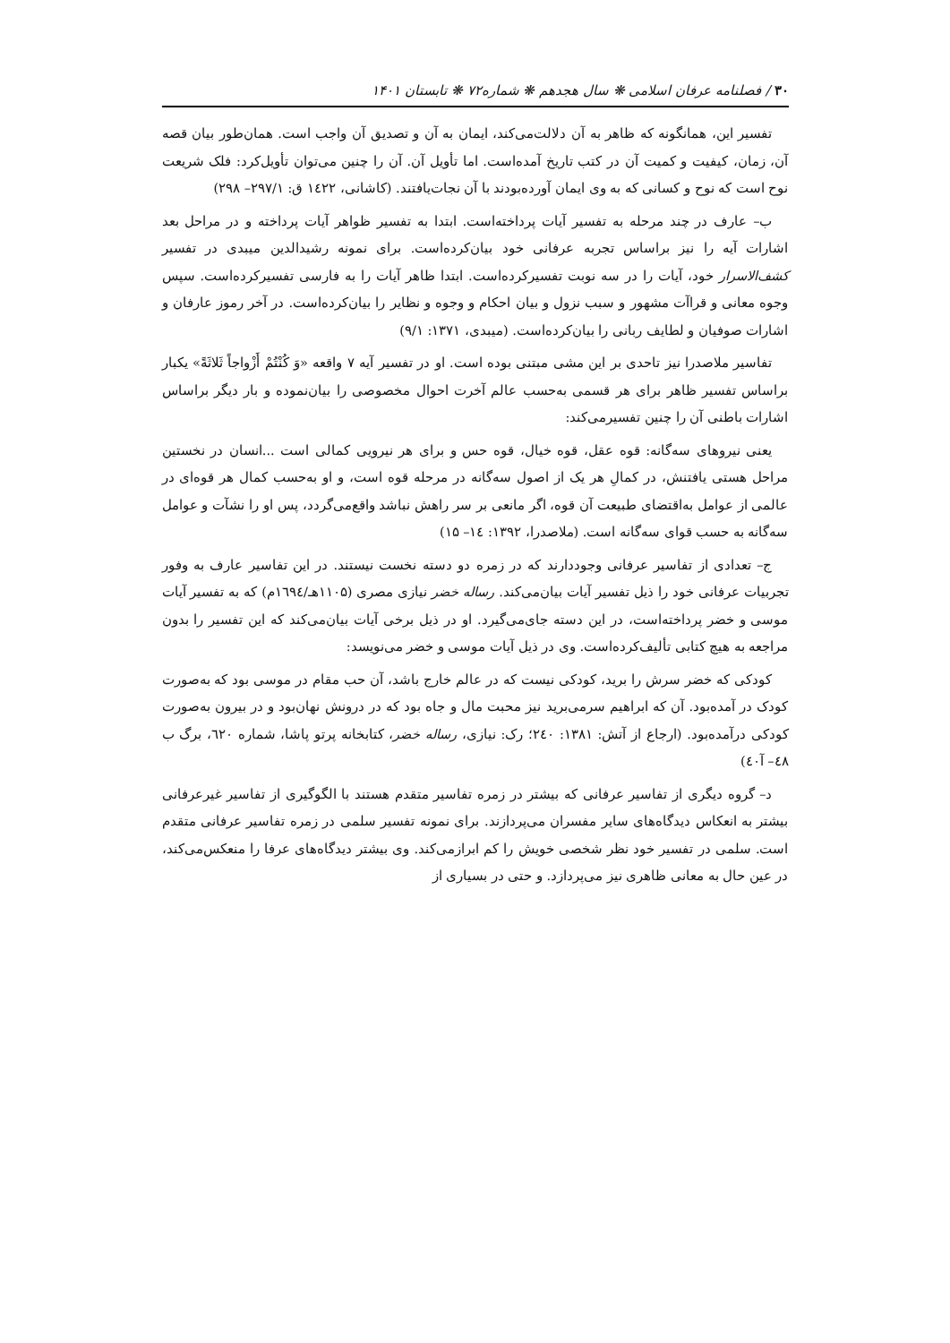۳۰ / فصلنامه عرفان اسلامی ❋ سال هجدهم ❋ شماره۷۲ ❋ تابستان ۱۴۰۱
تفسیر این، همانگونه که ظاهر به آن دلالت‌می‌کند، ایمان به آن و تصدیق آن واجب است. همان‌طور بیان قصه آن، زمان، کیفیت و کمیت آن در کتب تاریخ آمده‌است. اما تأویل آن. آن را چنین می‌توان تأویل‌کرد: فلک شریعت نوح است که نوح و کسانی که به وی ایمان آورده‌بودند با آن نجات‌یافتند. (کاشانی، ۱٤۲۲ ق: ۲۹۷/۱– ۲۹۸)
ب– عارف در چند مرحله به تفسیر آیات پرداخته‌است. ابتدا به تفسیر ظواهر آیات پرداخته و در مراحل بعد اشارات آیه را نیز براساس تجربه عرفانی خود بیان‌کرده‌است. برای نمونه رشیدالدین میبدی در تفسیر کشف‌الاسرار خود، آیات را در سه نوبت تفسیرکرده‌است. ابتدا ظاهر آیات را به فارسی تفسیرکرده‌است. سپس وجوه معانی و قراآت مشهور و سبب نزول و بیان احکام و وجوه و نظایر را بیان‌کرده‌است. در آخر رموز عارفان و اشارات صوفیان و لطایف ربانی را بیان‌کرده‌است. (میبدی، ۱۳۷۱: ۹/۱)
تفاسیر ملاصدرا نیز تاحدی بر این مشی مبتنی بوده است. او در تفسیر آیه ۷ واقعه «وَ کُنْتُمْ أَزْواجاً ثَلاثَةً» یکبار براساس تفسیر ظاهر برای هر قسمی به‌حسب عالم آخرت احوال مخصوصی را بیان‌نموده و بار دیگر براساس اشارات باطنی آن را چنین تفسیرمی‌کند:
یعنی نیروهای سه‌گانه: قوه عقل، قوه خیال، قوه حس و برای هر نیرویی کمالی است ...انسان در نخستین مراحل هستی یافتنش، در کمالِ هر یک از اصول سه‌گانه در مرحله قوه است، و او به‌حسب کمال هر قوه‌ای در عالمی از عوامل به‌اقتضای طبیعت آن قوه، اگر مانعی بر سر راهش نباشد واقع‌می‌گردد، پس او را نشآت و عوامل سه‌گانه به حسب قوای سه‌گانه است. (ملاصدرا، ۱۳۹۲: ۱٤– ۱۵)
ج– تعدادی از تفاسیر عرفانی وجوددارند که در زمره دو دسته نخست نیستند. در این تفاسیر عارف به وفور تجربیات عرفانی خود را ذیل تفسیر آیات بیان‌می‌کند. رساله خضر نیازی مصری (۱۱۰۵هـ/۱٦۹٤م) که به تفسیر آیات موسی و خضر پرداخته‌است، در این دسته جای‌می‌گیرد. او در ذیل برخی آیات بیان‌می‌کند که این تفسیر را بدون مراجعه به هیچ کتابی تألیف‌کرده‌است. وی در ذیل آیات موسی و خضر می‌نویسد:
کودکی که خضر سرش را برید، کودکی نیست که در عالم خارج باشد، آن حب مقام در موسی بود که به‌صورت کودک در آمده‌بود. آن که ابراهیم سرمی‌برید نیز محبت مال و جاه بود که در درونش نهان‌بود و در بیرون به‌صورت کودکی درآمده‌بود. (ارجاع از آتش: ۱۳۸۱: ۲٤۰؛ رک: نیازی، رساله خضر، کتابخانه پرتو پاشا، شماره ٦۲۰، برگ ب ٤۸– آ٤۰)
د– گروه دیگری از تفاسیر عرفانی که بیشتر در زمره تفاسیر متقدم هستند با الگوگیری از تفاسیر غیرعرفانی بیشتر به انعکاس دیدگاه‌های سایر مفسران می‌پردازند. برای نمونه تفسیر سلمی در زمره تفاسیر عرفانی متقدم است. سلمی در تفسیر خود نظر شخصی خویش را کم ابرازمی‌کند. وی بیشتر دیدگاه‌های عرفا را منعکس‌می‌کند، در عین حال به معانی ظاهری نیز می‌پردازد. و حتی در بسیاری از